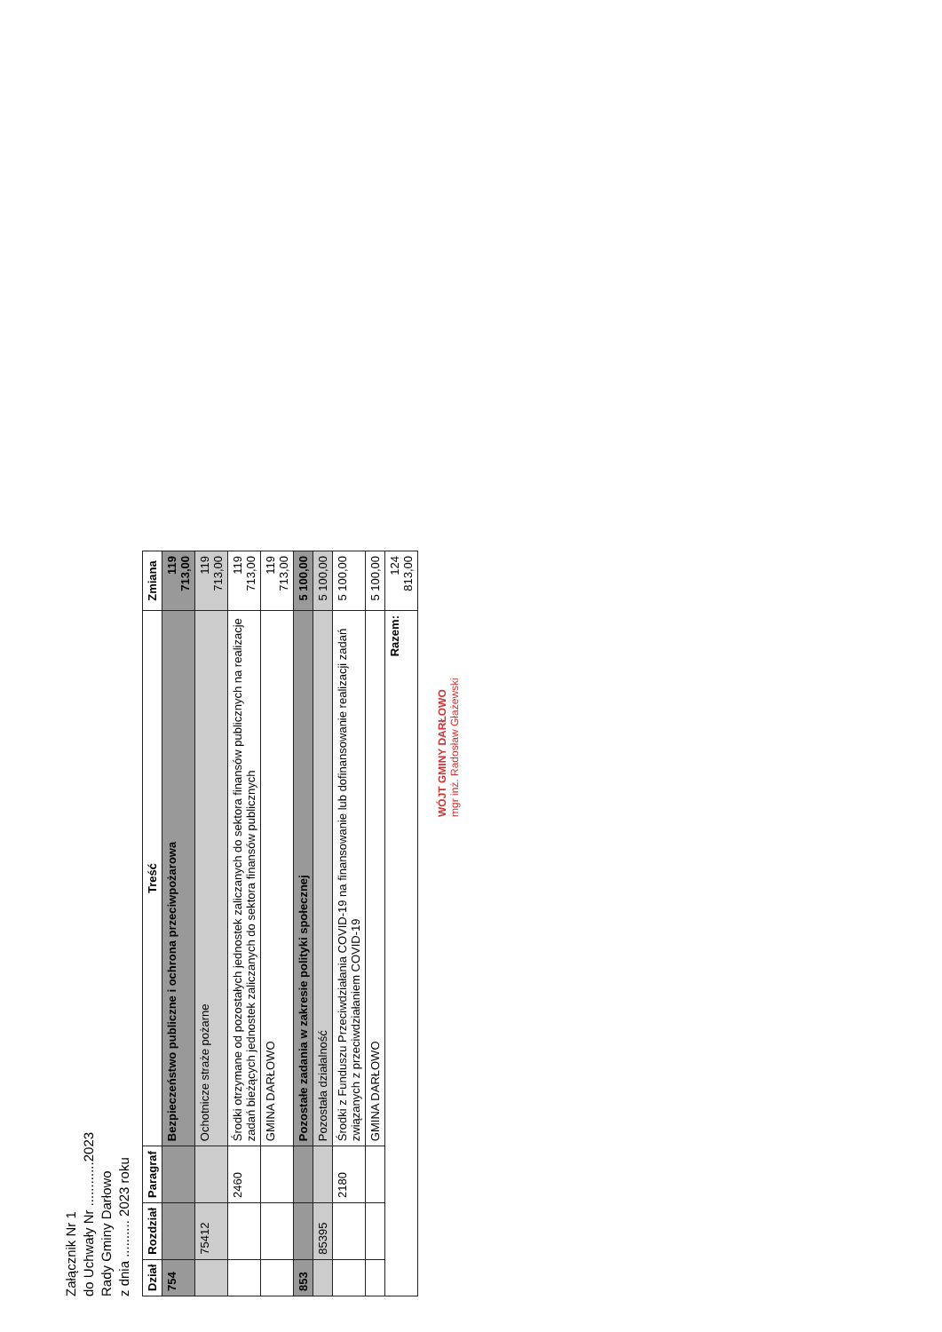Załącznik Nr 1
do Uchwały Nr ............2023
Rady Gminy Darłowo
z dnia .......... 2023 roku
| Dział | Rozdział | Paragraf | Treść | Zmiana |
| --- | --- | --- | --- | --- |
| 754 | | | Bezpieczeństwo publiczne i ochrona przeciwpożarowa | 119 713,00 |
| | 75412 | | Ochotnicze straże pożarne | 119 713,00 |
| | | 2460 | Środki otrzymane od pozostałych jednostek zaliczanych do sektora finansów publicznych na realizacje zadań bieżących jednostek zaliczanych do sektora finansów publicznych | 119 713,00 |
| | | | GMINA DARŁOWO | 119 713,00 |
| 853 | | | Pozostałe zadania w zakresie polityki społecznej | 5 100,00 |
| | 85395 | | Pozostała działalność | 5 100,00 |
| | | 2180 | Środki z Funduszu Przeciwdziałania COVID-19 na finansowanie lub dofinansowanie realizacji zadań związanych z przeciwdziałaniem COVID-19 | 5 100,00 |
| | | | GMINA DARŁOWO | 5 100,00 |
| Razem: | | | | 124 813,00 |
WÓJT GMINY DARŁOWO
mgr inż. Radosław Głażewski